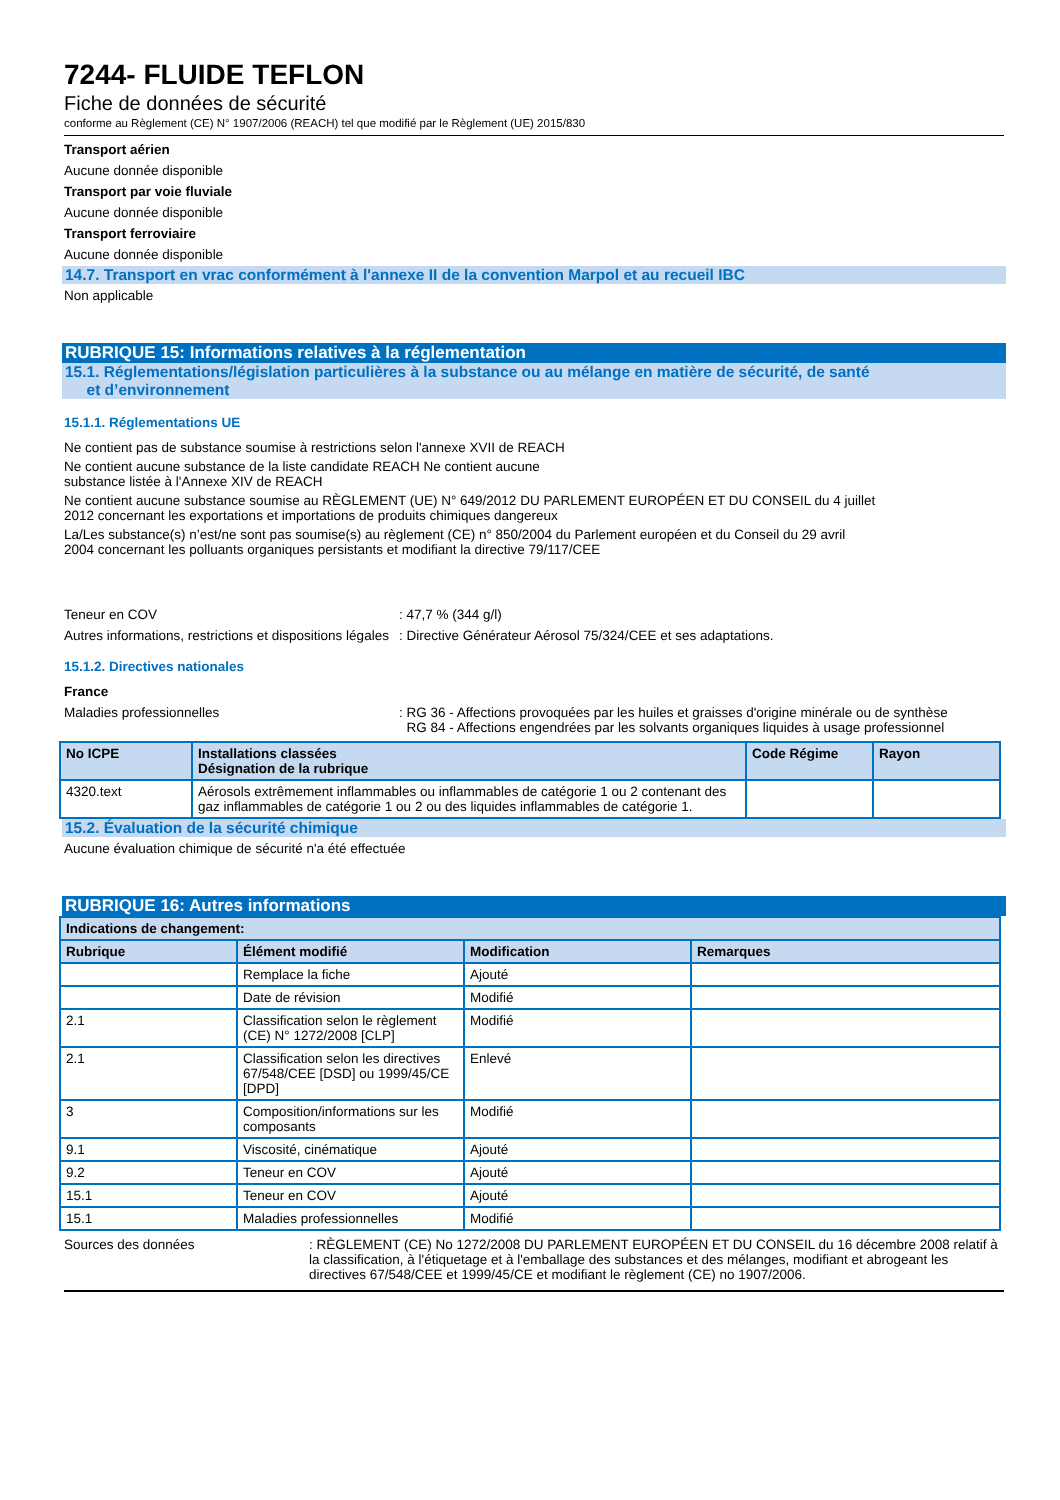7244- FLUIDE TEFLON
Fiche de données de sécurité
conforme au Règlement (CE) N° 1907/2006 (REACH) tel que modifié par le Règlement (UE) 2015/830
Transport aérien
Aucune donnée disponible
Transport par voie fluviale
Aucune donnée disponible
Transport ferroviaire
Aucune donnée disponible
14.7. Transport en vrac conformément à l'annexe II de la convention Marpol et au recueil IBC
Non applicable
RUBRIQUE 15: Informations relatives à la réglementation
15.1. Réglementations/législation particulières à la substance ou au mélange en matière de sécurité, de santé
et d’environnement
15.1.1. Réglementations UE
Ne contient pas de substance soumise à restrictions selon l'annexe XVII de REACH
Ne contient aucune substance de la liste candidate REACH Ne contient aucune
substance listée à l'Annexe XIV de REACH
Ne contient aucune substance soumise au RÈGLEMENT (UE) N° 649/2012 DU PARLEMENT EUROPÉEN ET DU CONSEIL du 4 juillet
2012 concernant les exportations et importations de produits chimiques dangereux
La/Les substance(s) n’est/ne sont pas soumise(s) au règlement (CE) n° 850/2004 du Parlement européen et du Conseil du 29 avril
2004 concernant les polluants organiques persistants et modifiant la directive 79/117/CEE
Teneur en COV : 47,7 % (344 g/l)
Autres informations, restrictions et dispositions légales
: Directive Générateur Aérosol 75/324/CEE et ses adaptations.
15.1.2. Directives nationales
France
Maladies professionnelles : RG 36 - Affections provoquées par les huiles et graisses d'origine minérale ou de synthèse
RG 84 - Affections engendrées par les solvants organiques liquides à usage professionnel
| No ICPE | Installations classées Désignation de la rubrique | Code Régime | Rayon |
| --- | --- | --- | --- |
| 4320.text | Aérosols extrêmement inflammables ou inflammables de catégorie 1 ou 2 contenant des gaz inflammables de catégorie 1 ou 2 ou des liquides inflammables de catégorie 1. | | |
15.2. Évaluation de la sécurité chimique
Aucune évaluation chimique de sécurité n'a été effectuée
RUBRIQUE 16: Autres informations
| Indications de changement: | | | |
| --- | --- | --- | --- |
| Rubrique | Élément modifié | Modification | Remarques |
| | Remplace la fiche | Ajouté | |
| | Date de révision | Modifié | |
| 2.1 | Classification selon le règlement (CE) N° 1272/2008 [CLP] | Modifié | |
| 2.1 | Classification selon les directives 67/548/CEE [DSD] ou 1999/45/CE [DPD] | Enlevé | |
| 3 | Composition/informations sur les composants | Modifié | |
| 9.1 | Viscosité, cinématique | Ajouté | |
| 9.2 | Teneur en COV | Ajouté | |
| 15.1 | Teneur en COV | Ajouté | |
| 15.1 | Maladies professionnelles | Modifié | |
Sources des données : RÈGLEMENT (CE) No 1272/2008 DU PARLEMENT EUROPÉEN ET DU CONSEIL du 16 décembre 2008 relatif à la classification, à l'étiquetage et à l'emballage des substances et des mélanges, modifiant et abrogeant les directives 67/548/CEE et 1999/45/CE et modifiant le règlement (CE) no 1907/2006.